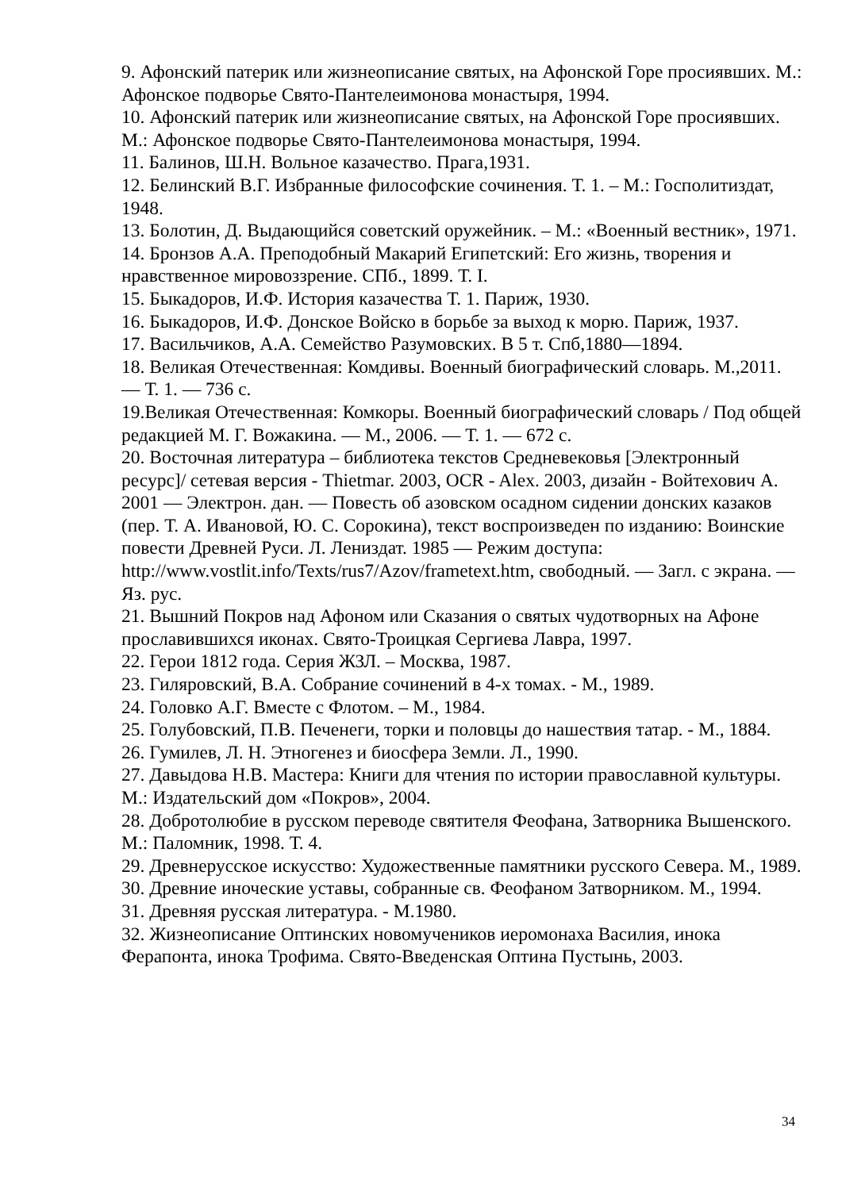9. Афонский патерик или жизнеописание святых, на Афонской Горе просиявших. М.: Афонское подворье Свято-Пантелеимонова монастыря, 1994.
10. Афонский патерик или жизнеописание святых, на Афонской Горе просиявших. М.: Афонское подворье Свято-Пантелеимонова монастыря, 1994.
11. Балинов, Ш.Н. Вольное казачество. Прага,1931.
12. Белинский В.Г. Избранные философские сочинения. Т. 1. – М.: Госполитиздат, 1948.
13. Болотин, Д. Выдающийся советский оружейник. – М.: «Военный вестник», 1971.
14. Бронзов А.А. Преподобный Макарий Египетский: Его жизнь, творения и нравственное мировоззрение. СПб., 1899. Т. I.
15. Быкадоров, И.Ф. История казачества Т. 1. Париж, 1930.
16. Быкадоров, И.Ф. Донское Войско в борьбе за выход к морю. Париж, 1937.
17. Васильчиков, А.А. Семейство Разумовских. В 5 т. Спб,1880—1894.
18. Великая Отечественная: Комдивы. Военный биографический словарь. М.,2011. — Т. 1. — 736 с.
19.Великая Отечественная: Комкоры. Военный биографический словарь / Под общей редакцией М. Г. Вожакина. — М., 2006. — Т. 1. — 672 с.
20. Восточная литература – библиотека текстов Средневековья [Электронный ресурс]/ сетевая версия - Thietmar. 2003, OCR - Alex. 2003, дизайн - Войтехович А. 2001 — Электрон. дан. — Повесть об азовском осадном сидении донских казаков (пер. Т. А. Ивановой, Ю. С. Сорокина), текст воспроизведен по изданию: Воинские повести Древней Руси. Л. Лениздат. 1985 — Режим доступа: http://www.vostlit.info/Texts/rus7/Azov/frametext.htm, свободный. — Загл. с экрана. — Яз. рус.
21. Вышний Покров над Афоном или Сказания о святых чудотворных на Афоне прославившихся иконах. Свято-Троицкая Сергиева Лавра, 1997.
22. Герои 1812 года. Серия ЖЗЛ. – Москва, 1987.
23. Гиляровский, В.А. Собрание сочинений в 4-х томах. - М., 1989.
24. Головко А.Г. Вместе с Флотом. – М., 1984.
25. Голубовский, П.В. Печенеги, торки и половцы до нашествия татар. - М., 1884.
26. Гумилев, Л. Н. Этногенез и биосфера Земли. Л., 1990.
27. Давыдова Н.В. Мастера: Книги для чтения по истории православной культуры. М.: Издательский дом «Покров», 2004.
28. Добротолюбие в русском переводе святителя Феофана, Затворника Вышенского. М.: Паломник, 1998. Т. 4.
29. Древнерусское искусство: Художественные памятники русского Севера. М., 1989.
30. Древние иноческие уставы, собранные св. Феофаном Затворником. М., 1994.
31. Древняя русская литература. - М.1980.
32. Жизнеописание Оптинских новомучеников иеромонаха Василия, инока Ферапонта, инока Трофима. Свято-Введенская Оптина Пустынь, 2003.
34